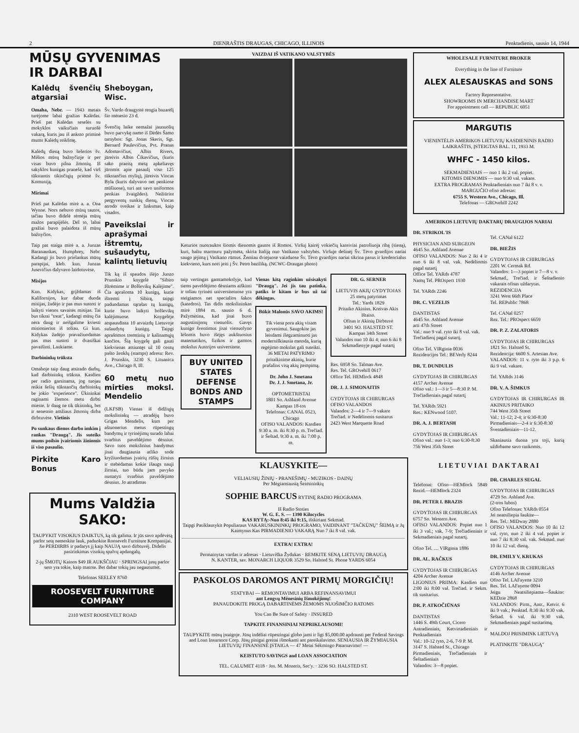2 DIENRAŠTIS DRAUGAS, CHICAGO, ILLINOIS Penktadienis, sausio 14, 1944
MŪSŲ GYVENIMAS IR DARBAI
Kalėdų švenčių atgarsiai
Omaha, Nebr. — 1943 metais turėjome labai gražias Kalėdas. Prieš pat Kalėdas seselės su mokyklos vaikučiais suruošė vakarą, kuris jau iš anksto priminė mums Kalėdų reikšmę.
Kalėdų dieną buvo šešerios šv. Mišios mūsų bažnyčioje ir per visas buvo pilna žmonių. Iš sakyklos kunigas pranešė, kad virš tūkstantis tikinčiųjų priėmė šv. Komuniją.
Mirimai
Prieš pat Kalėdas mirė a. a. Ona Wynne. Nors nebuvo mūsų tautos, tačiau buvo didelė rėmėja mūsų mažos parapijėlės. Dėl to, labai gražiai buvo palaidota iš mūsų bažnyčios.
Taip pat staiga mirė a. a. Juozas Baranauskas, Humphrey, Nebr. Kadangi jis buvo prielankus mūsų parapijai, kleb. kun. Juozas Jusevičius dalyvavo laidotuvėse.
Misijos
Kun. Kidykas, grįždamas iš Kalifornijos, kur dabar duoda misijas, žadėjo ir pas mus sustoti ir laikyti vienos savaitės misijas. Tai bus tikrai "treat", kadangi mūsų čia nėra daug ir neišgalime kviesti misionierius iš toliau. Gi kun. Kidykas žadėjo pravažiuodamas pas mus sustoti ir dvasiškai pavaišinti. Laukiame.
Darbininkų trūksta
Omahoje taip daug atsirado darbų, kad darbininkų trūksta. Kasdien per radio garsinama, jog tuojau reikia šešių tūkstančių darbininkų be jokio "experience". Ūkininkai raginami žiemos metu dirbti mieste. Ir daug ne tik ūkininkų, bet ir senesnio amžiaus žmonių dirba dirbtuvėse. Vietinis
Po sunkaus dienos darbo imkim į rankas "Draugą". Jis suteiks mums poilsio įvairiomis žiniomis iš viso pasaulio.
Pirkite Karo Bonus
Sheboygan, Wisc.
Šv. Vardo draugystė rengia bazarėlį šio mėnesio 23 d.
Švenčių laike nemažai jaunuolių buvo parvykę namo iš Dėdės Šamo tarnybos: Sgt. Jonas Skeris, Sgt. Bernard Paulevičius, Pvt. Pranas Adomavičius, Albin Rivers, jūreivis Albin Čikavičius, (kuris sako praeitą metą apkeliavęs jūromis apie pasaulį viso 125 tūkstančius mylių), jūreivis Vincas Byla (kuris dalyvavo net penkiose mūšiuose), turi ant savo uniformos penkias žvaigždes). Nežiūrint pergyventų sunkių dienų, Vincas atrodo sveikas ir linksmas, kaip visados.
Paveikslai ir aprašymai ištremtų, sušaudytų, kalintų lietuvių
Tik ką iš spaudos išėjo Juozo Prunskio knygelė "Sibiro Ištrėmime ir Bolševikų Kalėjime". Čia aprašoma 10 kunigų, kurie ištremti į Sibirą, taipgi paduodamas sąrašas tų kunigų, kurie buvo laikyti bolševikų kalėjimuose. Knygelėje atspausdinta 10 atvaizdų Lietuvoje sušaudytų kunigų. Taipgi aprašomos tremtinių ir kalinamųjų kančios. Šią knygelę gali gauti kiekvienas atsiuntęs už 10 centų pašto ženklų (stamps) adresu: Rev. J. Prunskis, 3230 S. Lituanica Ave., Chicago 8, Ill.
60 metų nuo mirties moksl. Mendelio
(LKFSB) Vienas iš didžiųjų mokslininkų — atradėjų buvo Grigas Mendelis, kurs per aštuonerius metus rūpestingų bandymų ir tyrinėjimų surado labai svarbius paveldėjimo dėsnius. Savo tuos mokslinius bandymus jisai daugiausia atliko sode kryžiuodamas įvairių rūšių žirnius ir stebėdamas kokie išaugs nauji žirniai, tuo būdu jam pavyko nustatyti svarbius paveldėjimo dėsnius. Jo atradimas
Mums Valdžia SAKO:
TAUPYKIT VISOKIUS DAIKTUS, ką tik galima. Ir jūs savo apdėvėtą parlor setą nemeskite lauk, paduokite Roosevelt Furniture Kompanijai. Jie PERDIRBS ir padarys jį kaip NAUJĄ savo dirbtuvėj. Didelis pasirinkimas visokių spalvų apdangalų.
2-jų ŠMOTŲ Kainos $49 IR AUKŠČIAU · SPRINGSAI jusų parlor seto yra tokie, kaip matote. Bet dabar tokių jau negautumėt.
Telefonas SEELEY 8760
ROOSEVELT FURNITURE COMPANY
2310 WEST ROOSEVELT ROAD
VAIZDAI IŠ VATIKANO VALSTYBĖS
Keturios nuotraukos šiomis dienomis gautos iš Romos. Viršuj kairėj vokiečių kareiviai patroliuoja ribą (sieną), kuri, baltu marmuru pažymėta, skiria Italiją nuo Vatikano valstybės. Viršuje dešinėj Šv. Tėvo gvardijos nariai saugo įėjimą į Vatikano rūmus. Žemiau dviejuose vaizduose Šv. Tėvo gvardijos nariai tikrina pasus ir kredencialus kiekvieno, kurs nori įeiti į Šv. Petro baziliką. (NCWC-Draugas photo)
taip vertingas gamtamokslyje, kad tiems paveldėjimo dėsniams aiškinti ir toliau tyrinėti universitetuose yra steigiamos net specialios šakos (katedros). Tas didis mokslininkas mirė 1884 m. sausio 6 d. Pažymėtina, kad jisai buvo augustinijonų vienuolis. Gavęs kunigo šventimus jisai vienuolyno lėšomis buvo išėjęs aukštuosius matematikos, fizikos ir gamtos mokslus Austrijos universitete.
BUY UNITED STATES DEFENSE BONDS AND STAMPS
Vienas kitą raginkim užsisakyti "Draugą". Jei jis tau patinka, patiks ir kitam ir bus už tai dėkingas.
Būkit Malonūs SAVO AKIMS!
Tik viena pora akių visam gyvenimui. Saugokite jas leisdami išegzaminuoti jas moderniškiausia metoda, kurią regėjimo mokslas gali suteikti. 36 METAI PATYRIMO pritaikinime akinių, kurie prašalins visą akių įtempimą.
Dr. John J. Smetana
Dr. J. J. Smetana, Jr.
OPTOMETRISTAI
1801 So. Ashland Avenue
Kampas 18-tos
Telefonas: CANAL 0523, Chicago
OFISO VALANDOS: Kasdien 9:30 a. m. iki 8:30 p. m. Trečiad. ir Šeštad. 9:30 a. m. iki 7:00 p. m.
DR. G. SERNER
LIETUVIS AKIŲ GYDYTOJAS
25 metų patyrimas
Tel.: Yards 1829
Pritaiko Akinius. Kreivas Akis Ištaiso.
Ofisas ir Akinių Dirbtuvė
3401 SO. HALSTED ST.
Kampas 34th Street
Valandos nuo 10 iki 4; nuo 6 iki 8
Sekmadienyje pagal sutartį
Res. 6958 So. Talman Ave.
Res. Tel. GROvehill 0617
Office Tel. HEMlock 4848
DR. J. J. SIMONAITIS
GYDYTOJAS IR CHIRURGAS
OFISO VALANDOS
Valandos: 2—4 ir 7—9 vakare
Trečiad. ir Nedėliomis susitarus
2423 West Marquette Road
KLAUSYKITE—
VELIAUSIŲ ŽINIŲ - PRANEŠIMŲ - MUZIKOS - DAINŲ
Per Mėgiamiausią Šeimininkių
SOPHIE BARCUS RYTINĘ RADIO PROGRAMA
Iš Radio Stoties
W. G. E. S. — 1390 Kilocycles
KAS RYTĄ:-Nuo 8:45 iki 9:15, išskiriant Sekmad.
Taipgi Pasiklausykit Populiaraus VAKARUSKININKŲ PROGRAMO, VAIDINANT "TAČKŪNŲ" ŠEIMĄ ir Jų Kaimynus Kas PIRMADIENIO VAKARĄ Nuo 7 iki 8 val. vak.
EXTRA! EXTRA!
Permainytas vardas ir adresas · Lietuviška Žydukas · REMKITE SENĄ LIETUVIŲ DRAUGĄ
N. KANTER, sav. MONARCH LIQUOR 3529 So. Halsted St. Phone YARDS 6054
PASKOLOS DAROMOS ANT PIRMŲ MORGIČIŲ!
STATYBAI — REMONTAVIMUI ARBA REFINANSAVIMUI
ant Lengvų Mėnesinių Išmokėjimų!
PANAUDOKITE PROGĄ DABARTINĖMS ŽEMOMS NUOŠIMČIO RATOMS
You Can Be Sure of Safety · INSURED
TAPKITE FINANSINIAI NEPRIKLAUSOMI!
TAUPYKITE mūsų įstaigoje. Jūsų indėliai rūpestingai globo jami ir ligi $5,000.00 apdrausti per Federal Savings and Loan Insurance Corp. Jūsų pinigai greitai išmokami ant pareikalavimo. SENIAUSIA IR ŽYMIAUSIA LIETUVIŲ FINANSINĖ ĮSTAIGA — 47 Metai Sėkmingo Patarnavimo! —
KEISTUTO SAVINGS and LOAN ASSOCIATION
TEL. CALUMET 4118 · Jos. M. Mozeris, Sec'y. · 3236 SO. HALSTED ST.
WHOLESALE FURNITURE BROKER
Everything in the line of Furniture
ALEX ALESAUSKAS and SONS
Factory Representative.
SHOWROOMS IN MERCHANDISE MART
For appointment call — REPUBLIC 6051
MARGUTIS
VIENINTĖLIS AMERIKOS LIETUVIŲ KASDIENINIS RADIO LAIKRAŠTIS, ĮSTEIGTAS BAL. 11, 1933 M.
WHFC - 1450 kilos.
SEKMADIENIAIS — nuo 1 iki 2 val. popiet.
KITOMIS DIENOMIS — nuo 9:30 val. vakare.
EXTRA PROGRAMAS Penktadieniais nuo 7 iki 8 v. v.
MARGUČIO ofiso adresas:
6755 S. Western Ave., Chicago, Ill.
Telefonas — GROvehill 2242
AMERIKOS LIETUVIŲ DAKTARŲ DRAUGIJOS NARIAI
DR. STRIKOL'IS
PHYSICIAN AND SURGEON
4645 So. Ashland Avenue
OFISO VALANDOS: Nuo 2 iki 4 ir nuo 6 iki 8 val. vak. Nedėliomis pagal sutartį
Office Tel. YARds 4787
Namų Tel. PROspect 1930
Tel. YARds 2246
DR. C. VEZELIS
DANTISTAS
4645 So. Ashland Avenue
arti 47th Street
Val.: nuo 9 val. ryto iki 8 val. vak.
Trečiadienį pagal sutartį.
Ofiso Tel. VIRginia 0036
Rezidencijos Tel.: BEVerly 8244
DR. T. DUNDULIS
GYDYTOJAS IR CHIRURGAS
4157 Archer Avenue
Ofiso val.: 1—3 ir 5—8:30 P. M.
Trečiadieniais pagal sutartį
Tel. YARds 5921
Res.: KENwood 5107.
DR. A. J. BERTASH
GYDYTOJAS IR CHIRURGAS
Ofiso val.: nuo 1-3; nuo 6:30-8:30
756 West 35th Street
Tel. CANal 6122
DR. BIEŽIS
GYDYTOJAS IR CHIRURGAS
2201 W. Cermak Rd.
Valandos: 1—3 popiet ir 7—8 v. v.
Sekmad., Trečiad. ir Šeštadienio vakarais ofisas uždarytas.
REZIDENCIJA
3241 West 66th Place
Tel. REPublic 7868
Tel. CANal 0257
Rez. Tel.: PROspect 6659
DR. P. Z. ZALATORIS
GYDYTOJAS IR CHIRURGAS
1821 So. Halsted St.
Rezidencija: 6600 S. Artesian Ave.
VALANDOS: 11 v. ryto iki 3 p.p. 6 iki 9 val. vakare.
Tel. YARds 3146
DR. V. A. ŠIMKUS
GYDYTOJAS IR CHIRURGAS IR AKINIUS PRITAIKO
744 West 35th Street
Val.: 11-12; 2-4; ir 6:30-8:30
Pirmadieniais—2-4 ir 6:30-8:30
Šventadieniais—11-12.
Skaniausia duona yra toji, kurią uždirbame savo rankomis.
L I E T U V I A I D A K T A R A I
Telefonai: Ofiso—HEMlock 5849 Rezid.—HEMlock 2324
DR. PETER I. BRAZIS
GYDYTOJAS IR CHIRURGAS
6757 So. Western Ave.
OFISO VALANDOS: Popiet nuo 1 iki 3 val.; vak. 7-9; Trečiadieniais ir Sekmadieniais pagal sutartį.
Ofiso Tel. .... VIRginia 1886
DR. AL. RAČKUS
GYDYTOJAS IR CHIRURGAS
4204 Archer Avenue
LIGONIUS PRIIMA: Kasdien nuo 2:00 iki 8:00 val. Trečiad. ir Sekm. tik susitarius.
DR. P. ATKOČIŪNAS
DANTISTAS
1446 S. 49th Court, Cicero
Antradieniais, Ketvirtadieniais ir Penktadieniais
Val.: 10-12 ryto, 2-6, 7-9 P. M.
3147 S. Halsted St., Chicago
Pirmadieniais, Trečiadieniais ir Šeštadieniais
Valandos: 3—8 popiet.
DR. CHARLES SEGAL
GYDYTOJAS IR CHIRURGAS
4729 So. Ashland Ave.
(2-tros lubos)
Ofiso Telefonas: YARds 0554
Jei neatsiliepia šaukite—
Res. Tel.: MIDway 2880
OFISO VALANDOS: Nuo 10 iki 12 val. ryto, nuo 2 iki 4 val. popiet ir nuo 7 iki 8:30 val. vak. Sekmad. nuo 10 iki 12 val. dieną.
DR. EMILY V. KRUKAS
GYDYTOJAS IR CHIRURGAS
4146 Archer Avenue
Ofiso Tel. LAFayette 3210
Res. Tel. LAFayette 0094
Jeigu Neatsiliepiama—Šaukite: KEDzie 2868
VALANDOS: Pirm., Antr., Ketvir. 6 iki 9 vak.; Penktad. 8:30 iki 9:30 vak. Šeštad. 6 val. iki 9:30 vak. Sekmadieniais pagal susitarimą.
MALDOJ PRISIMINK LIETUVĄ
PLATINKITE "DRAUGĄ"